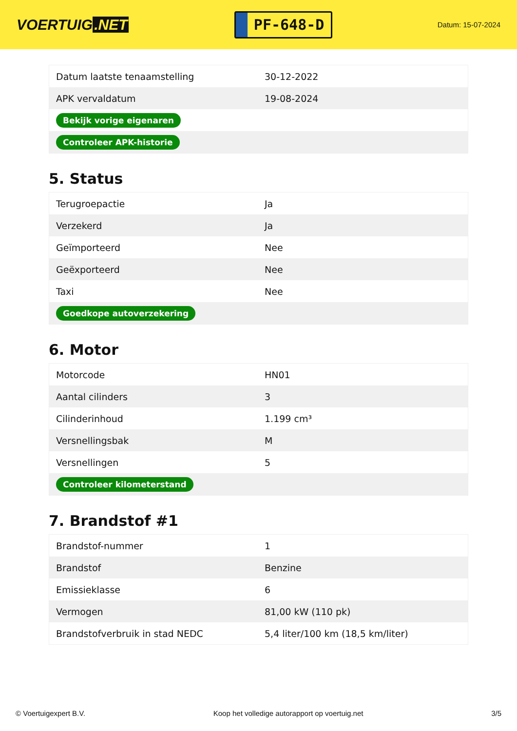VOERTUIG.NET
PF-648-D
Datum: 15-07-2024
| Datum laatste tenaamstelling | 30-12-2022 |
| APK vervaldatum | 19-08-2024 |
| Bekijk vorige eigenaren | |
| Controleer APK-historie | |
5. Status
| Terugroepactie | Ja |
| Verzekerd | Ja |
| Geïmporteerd | Nee |
| Geëxporteerd | Nee |
| Taxi | Nee |
| Goedkope autoverzekering | |
6. Motor
| Motorcode | HN01 |
| Aantal cilinders | 3 |
| Cilinderinhoud | 1.199 cm³ |
| Versnellingsbak | M |
| Versnellingen | 5 |
| Controleer kilometerstand | |
7. Brandstof #1
| Brandstof-nummer | 1 |
| Brandstof | Benzine |
| Emissieklasse | 6 |
| Vermogen | 81,00 kW (110 pk) |
| Brandstofverbruik in stad NEDC | 5,4 liter/100 km (18,5 km/liter) |
© Voertuigexpert B.V. Koop het volledige autorapport op voertuig.net 3/5